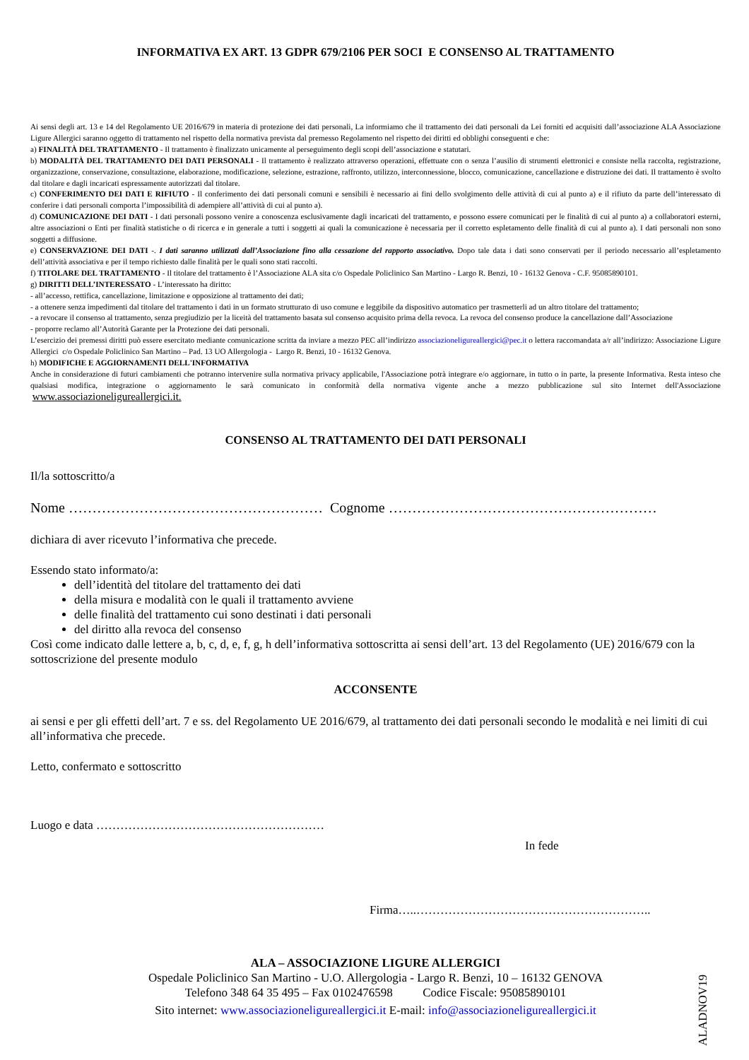INFORMATIVA EX ART. 13 GDPR 679/2106 PER SOCI E CONSENSO AL TRATTAMENTO
Ai sensi degli art. 13 e 14 del Regolamento UE 2016/679 in materia di protezione dei dati personali, La informiamo che il trattamento dei dati personali da Lei forniti ed acquisiti dall’associazione ALA Associazione Ligure Allergici saranno oggetto di trattamento nel rispetto della normativa prevista dal premesso Regolamento nel rispetto dei diritti ed obblighi conseguenti e che:
a) FINALITÀ DEL TRATTAMENTO - Il trattamento è finalizzato unicamente al perseguimento degli scopi dell’associazione e statutari.
b) MODALITÀ DEL TRATTAMENTO DEI DATI PERSONALI - Il trattamento è realizzato attraverso operazioni, effettuate con o senza l’ausilio di strumenti elettronici e consiste nella raccolta, registrazione, organizzazione, conservazione, consultazione, elaborazione, modificazione, selezione, estrazione, raffronto, utilizzo, interconnessione, blocco, comunicazione, cancellazione e distruzione dei dati. Il trattamento è svolto dal titolare e dagli incaricati espressamente autorizzati dal titolare.
c) CONFERIMENTO DEI DATI E RIFIUTO - Il conferimento dei dati personali comuni e sensibili è necessario ai fini dello svolgimento delle attività di cui al punto a) e il rifiuto da parte dell’interessato di conferire i dati personali comporta l’impossibilità di adempiere all’attività di cui al punto a).
d) COMUNICAZIONE DEI DATI - I dati personali possono venire a conoscenza esclusivamente dagli incaricati del trattamento, e possono essere comunicati per le finalità di cui al punto a) a collaboratori esterni, altre associazioni o Enti per finalità statistiche o di ricerca e in generale a tutti i soggetti ai quali la comunicazione è necessaria per il corretto espletamento delle finalità di cui al punto a). I dati personali non sono soggetti a diffusione.
e) CONSERVAZIONE DEI DATI -. I dati saranno utilizzati dall’Associazione fino alla cessazione del rapporto associativo. Dopo tale data i dati sono conservati per il periodo necessario all’espletamento dell’attività associativa e per il tempo richiesto dalle finalità per le quali sono stati raccolti.
f) TITOLARE DEL TRATTAMENTO - Il titolare del trattamento è l’Associazione ALA sita c/o Ospedale Policlinico San Martino - Largo R. Benzi, 10 - 16132 Genova - C.F. 95085890101.
g) DIRITTI DELL’INTERESSATO - L’interessato ha diritto:
- all’accesso, rettifica, cancellazione, limitazione e opposizione al trattamento dei dati;
- a ottenere senza impedimenti dal titolare del trattamento i dati in un formato strutturato di uso comune e leggibile da dispositivo automatico per trasmetterli ad un altro titolare del trattamento;
- a revocare il consenso al trattamento, senza pregiudizio per la liceità del trattamento basata sul consenso acquisito prima della revoca. La revoca del consenso produce la cancellazione dall’Associazione
- proporre reclamo all’Autorità Garante per la Protezione dei dati personali.
L’esercizio dei premessi diritti può essere esercitato mediante comunicazione scritta da inviare a mezzo PEC all’indirizzo associazioneligureallergici@pec.it o lettera raccomandata a/r all’indirizzo: Associazione Ligure Allergici c/o Ospedale Policlinico San Martino – Pad. 13 UO Allergologia - Largo R. Benzi, 10 - 16132 Genova.
h) MODIFICHE E AGGIORNAMENTI DELL'INFORMATIVA
Anche in considerazione di futuri cambiamenti che potranno intervenire sulla normativa privacy applicabile, l'Associazione potrà integrare e/o aggiornare, in tutto o in parte, la presente Informativa. Resta inteso che qualsiasi modifica, integrazione o aggiornamento le sarà comunicato in conformità della normativa vigente anche a mezzo pubblicazione sul sito Internet dell'Associazione www.associazioneligureallergici.it.
CONSENSO AL TRATTAMENTO DEI DATI PERSONALI
Il/la sottoscritto/a
Nome ……………………………………………… Cognome …………………………………………………
dichiara di aver ricevuto l’informativa che precede.
Essendo stato informato/a:
dell’identità del titolare del trattamento dei dati
della misura e modalità con le quali il trattamento avviene
delle finalità del trattamento cui sono destinati i dati personali
del diritto alla revoca del consenso
Così come indicato dalle lettere a, b, c, d, e, f, g, h dell’informativa sottoscritta ai sensi dell’art. 13 del Regolamento (UE) 2016/679 con la sottoscrizione del presente modulo
ACCONSENTE
ai sensi e per gli effetti dell’art. 7 e ss. del Regolamento UE 2016/679, al trattamento dei dati personali secondo le modalità e nei limiti di cui all’informativa che precede.
Letto, confermato e sottoscritto
Luogo e data …………………………………………………
In fede
Firma…..…………………………………………………..
ALA – ASSOCIAZIONE LIGURE ALLERGICI
Ospedale Policlinico San Martino - U.O. Allergologia - Largo R. Benzi, 10 – 16132 GENOVA
Telefono 348 64 35 495 – Fax 0102476598 Codice Fiscale: 95085890101
Sito internet: www.associazioneligureallergici.it E-mail: info@associazioneligureallergici.it
ALADNOV19